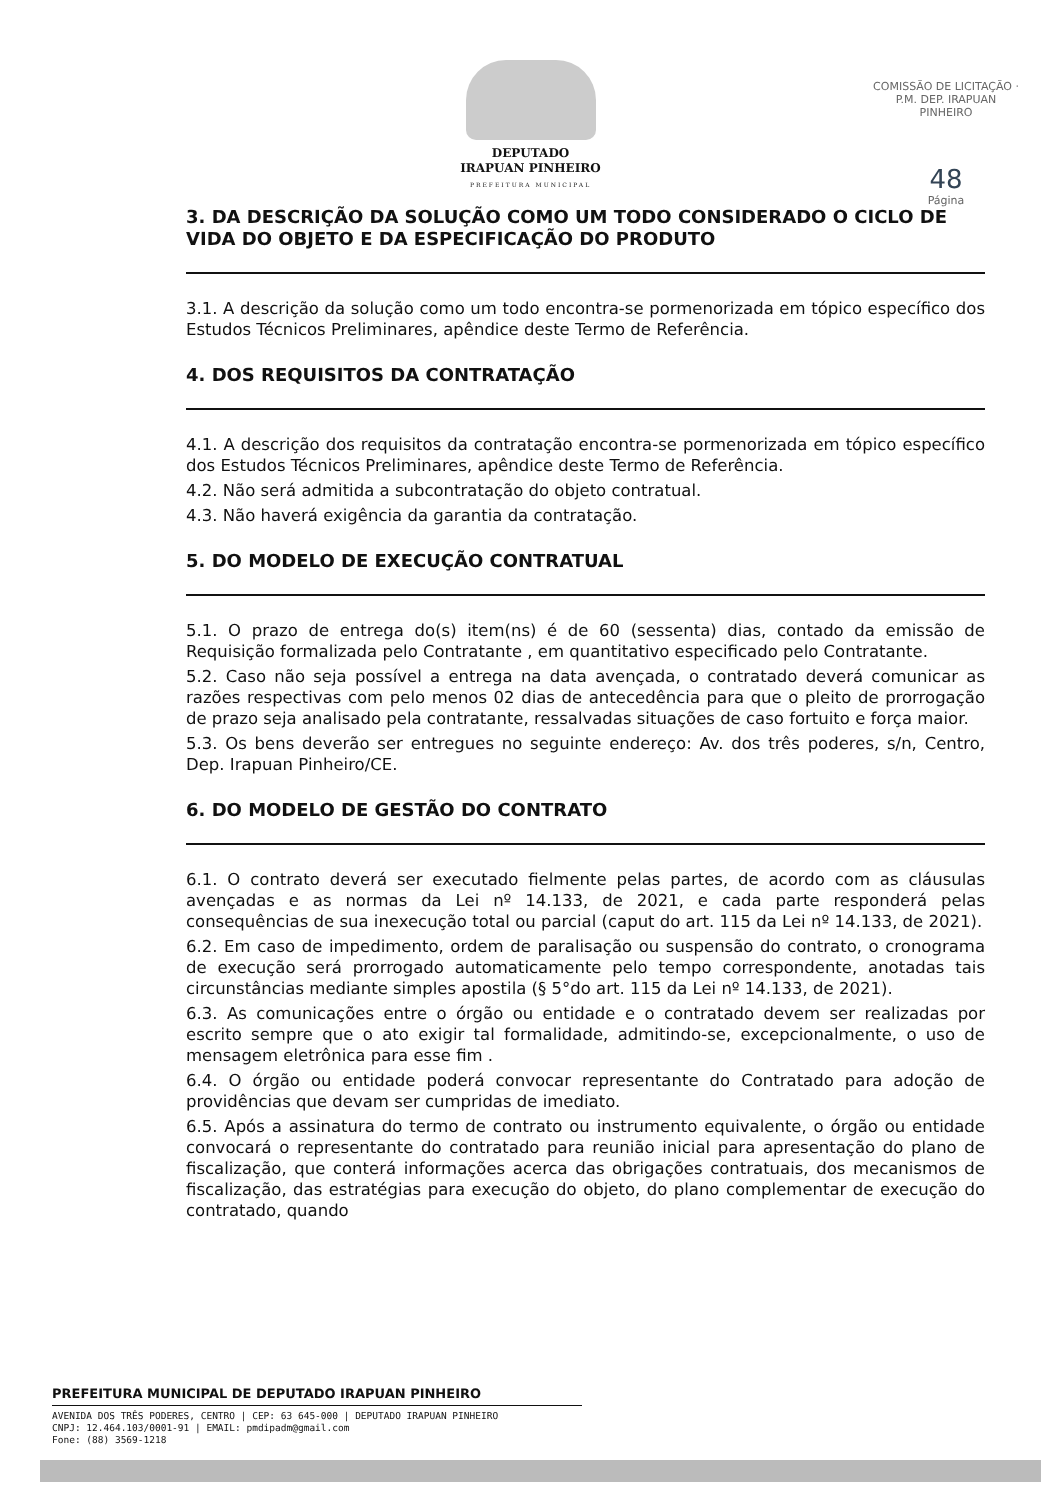DEPUTADO
IRAPUAN PINHEIRO
PREFEITURA MUNICIPAL
COMISSÃO DE LICITAÇÃO · P.M. DEP. IRAPUAN PINHEIRO
48
Página
3. DA DESCRIÇÃO DA SOLUÇÃO COMO UM TODO CONSIDERADO O CICLO DE VIDA DO OBJETO E DA ESPECIFICAÇÃO DO PRODUTO
3.1. A descrição da solução como um todo encontra-se pormenorizada em tópico específico dos Estudos Técnicos Preliminares, apêndice deste Termo de Referência.
4. DOS REQUISITOS DA CONTRATAÇÃO
4.1. A descrição dos requisitos da contratação encontra-se pormenorizada em tópico específico dos Estudos Técnicos Preliminares, apêndice deste Termo de Referência.
4.2. Não será admitida a subcontratação do objeto contratual.
4.3. Não haverá exigência da garantia da contratação.
5. DO MODELO DE EXECUÇÃO CONTRATUAL
5.1. O prazo de entrega do(s) item(ns) é de 60 (sessenta) dias, contado da emissão de Requisição formalizada pelo Contratante , em quantitativo especificado pelo Contratante.
5.2. Caso não seja possível a entrega na data avençada, o contratado deverá comunicar as razões respectivas com pelo menos 02 dias de antecedência para que o pleito de prorrogação de prazo seja analisado pela contratante, ressalvadas situações de caso fortuito e força maior.
5.3. Os bens deverão ser entregues no seguinte endereço: Av. dos três poderes, s/n, Centro, Dep. Irapuan Pinheiro/CE.
6. DO MODELO DE GESTÃO DO CONTRATO
6.1. O contrato deverá ser executado fielmente pelas partes, de acordo com as cláusulas avençadas e as normas da Lei nº 14.133, de 2021, e cada parte responderá pelas consequências de sua inexecução total ou parcial (caput do art. 115 da Lei nº 14.133, de 2021).
6.2. Em caso de impedimento, ordem de paralisação ou suspensão do contrato, o cronograma de execução será prorrogado automaticamente pelo tempo correspondente, anotadas tais circunstâncias mediante simples apostila (§ 5°do art. 115 da Lei nº 14.133, de 2021).
6.3. As comunicações entre o órgão ou entidade e o contratado devem ser realizadas por escrito sempre que o ato exigir tal formalidade, admitindo-se, excepcionalmente, o uso de mensagem eletrônica para esse fim .
6.4. O órgão ou entidade poderá convocar representante do Contratado para adoção de providências que devam ser cumpridas de imediato.
6.5. Após a assinatura do termo de contrato ou instrumento equivalente, o órgão ou entidade convocará o representante do contratado para reunião inicial para apresentação do plano de fiscalização, que conterá informações acerca das obrigações contratuais, dos mecanismos de fiscalização, das estratégias para execução do objeto, do plano complementar de execução do contratado, quando
PREFEITURA MUNICIPAL DE DEPUTADO IRAPUAN PINHEIRO
AVENIDA DOS TRÊS PODERES, CENTRO | CEP: 63 645-000 | DEPUTADO IRAPUAN PINHEIRO
CNPJ: 12.464.103/0001-91 | EMAIL: pmdipadm@gmail.com
Fone: (88) 3569-1218